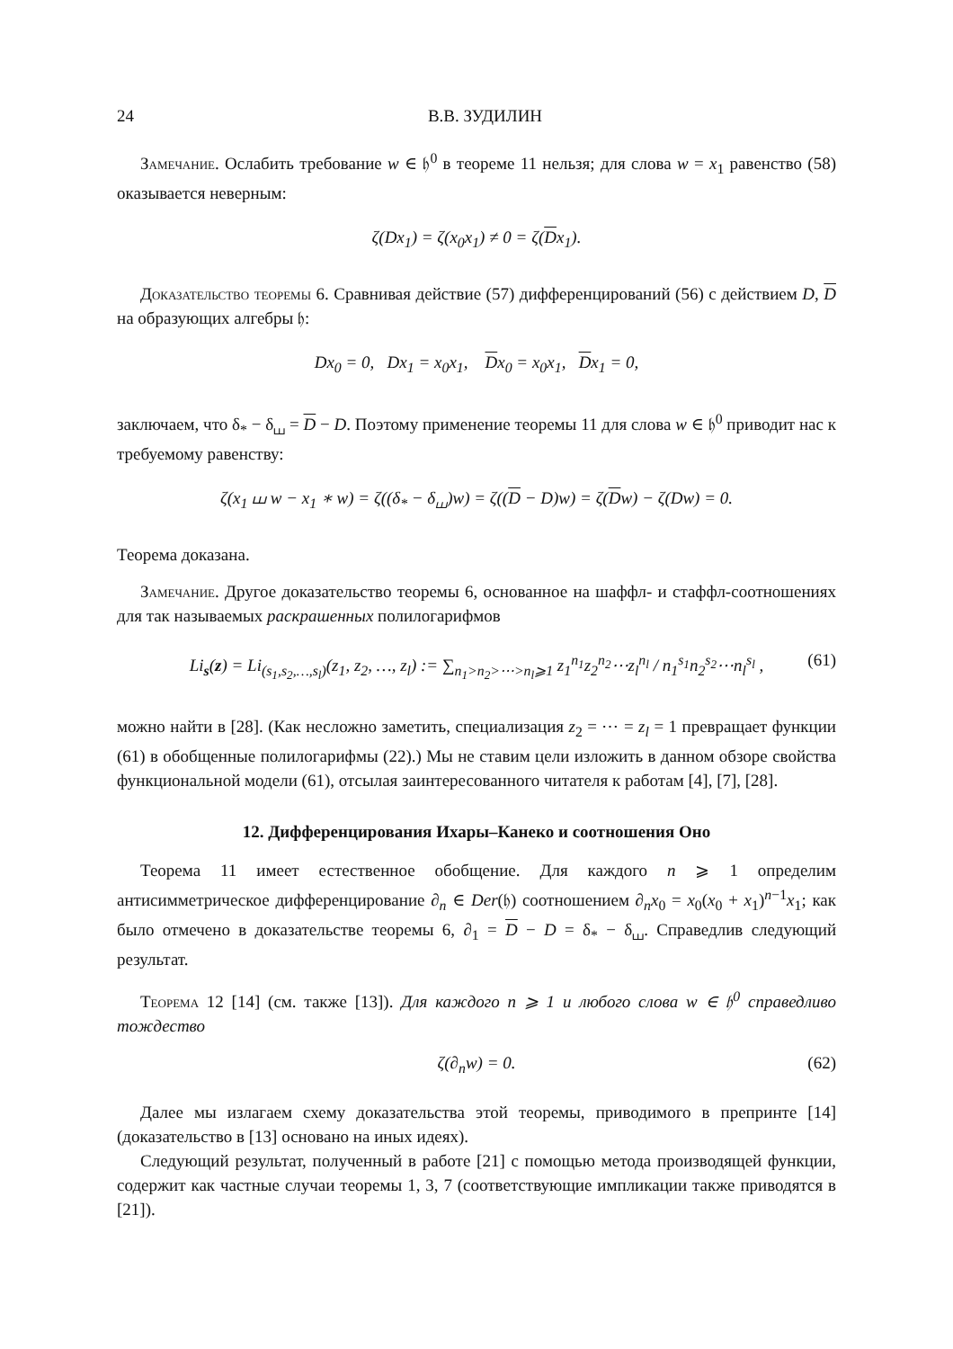24 В.В. ЗУДИЛИН
Замечание. Ослабить требование w ∈ 𝔥<sup>0</sup> в теореме 11 нельзя; для слова w = x<sub>1</sub> равенство (58) оказывается неверным:
ζ(Dx<sub>1</sub>) = ζ(x<sub>0</sub>x<sub>1</sub>) ≠ 0 = ζ(Dx<sub>1</sub>).
Доказательство теоремы 6. Сравнивая действие (57) дифференцирований (56) с действием D, D на образующих алгебры 𝔥:
Dx<sub>0</sub> = 0, Dx<sub>1</sub> = x<sub>0</sub>x<sub>1</sub>, Dx<sub>0</sub> = x<sub>0</sub>x<sub>1</sub>, Dx<sub>1</sub> = 0,
заключаем, что δ<sub>*</sub> − δ<sub>⧢</sub> = D − D. Поэтому применение теоремы 11 для слова w ∈ 𝔥<sup>0</sup> приводит нас к требуемому равенству:
ζ(x<sub>1</sub> ⧢ w − x<sub>1</sub> ∗ w) = ζ((δ<sub>*</sub> − δ<sub>⧢</sub>)w) = ζ((D − D)w) = ζ(Dw) − ζ(Dw) = 0.
Теорема доказана.
Замечание. Другое доказательство теоремы 6, основанное на шаффл- и стаффл-соотношениях для так называемых раскрашенных полилогарифмов
Li<sub>s</sub>(z) = Li<sub>(s<sub>1</sub>,s<sub>2</sub>,…,s<sub>l</sub>)</sub>(z<sub>1</sub>, z<sub>2</sub>, …, z<sub>l</sub>) := ∑<sub>n<sub>1</sub>>n<sub>2</sub>>⋯>n<sub>l</sub>⩾1</sub> z<sub>1</sub><sup>n<sub>1</sub></sup>z<sub>2</sub><sup>n<sub>2</sub></sup>⋯z<sub>l</sub><sup>n<sub>l</sub></sup> / n<sub>1</sub><sup>s<sub>1</sub></sup>n<sub>2</sub><sup>s<sub>2</sub></sup>⋯n<sub>l</sub><sup>s<sub>l</sub></sup> , (61)
можно найти в [28]. (Как несложно заметить, специализация z<sub>2</sub> = ⋯ = z<sub>l</sub> = 1 превращает функции (61) в обобщенные полилогарифмы (22).) Мы не ставим цели изложить в данном обзоре свойства функциональной модели (61), отсылая заинтересованного читателя к работам [4], [7], [28].
12. Дифференцирования Ихары–Канеко и соотношения Оно
Теорема 11 имеет естественное обобщение. Для каждого n ⩾ 1 определим антисимметрическое дифференцирование ∂<sub>n</sub> ∈ Der(𝔥) соотношением ∂<sub>n</sub>x<sub>0</sub> = x<sub>0</sub>(x<sub>0</sub> + x<sub>1</sub>)<sup>n−1</sup>x<sub>1</sub>; как было отмечено в доказательстве теоремы 6, ∂<sub>1</sub> = D − D = δ<sub>*</sub> − δ<sub>⧢</sub>. Справедлив следующий результат.
Теорема 12 [14] (см. также [13]). Для каждого n ⩾ 1 и любого слова w ∈ 𝔥<sup>0</sup> справедливо тождество
ζ(∂<sub>n</sub>w) = 0. (62)
Далее мы излагаем схему доказательства этой теоремы, приводимого в препринте [14] (доказательство в [13] основано на иных идеях).
Следующий результат, полученный в работе [21] с помощью метода производящей функции, содержит как частные случаи теоремы 1, 3, 7 (соответствующие импликации также приводятся в [21]).